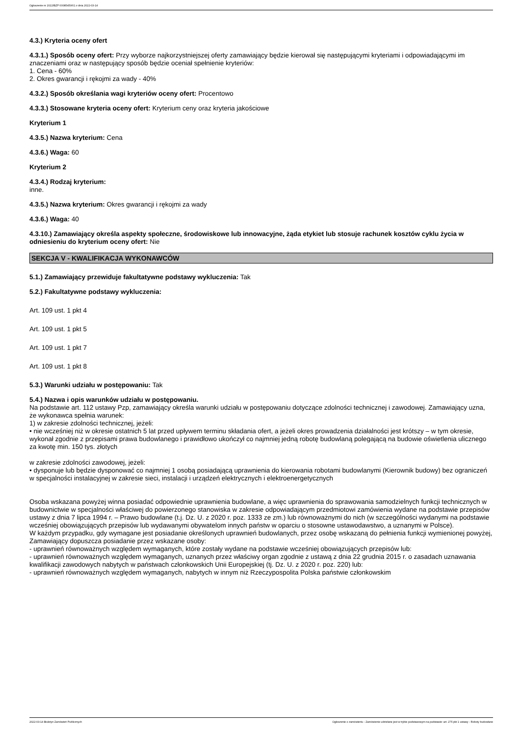Ogłoszenie nr 2022/BZP 00085450/01 z dnia 2022-03-14
4.3.) Kryteria oceny ofert
4.3.1.) Sposób oceny ofert: Przy wyborze najkorzystniejszej oferty zamawiający będzie kierował się następującymi kryteriami i odpowiadającymi im znaczeniami oraz w następujący sposób będzie oceniał spełnienie kryteriów:
1. Cena - 60%
2. Okres gwarancji i rękojmi za wady - 40%
4.3.2.) Sposób określania wagi kryteriów oceny ofert: Procentowo
4.3.3.) Stosowane kryteria oceny ofert: Kryterium ceny oraz kryteria jakościowe
Kryterium 1
4.3.5.) Nazwa kryterium: Cena
4.3.6.) Waga: 60
Kryterium 2
4.3.4.) Rodzaj kryterium:
inne.
4.3.5.) Nazwa kryterium: Okres gwarancji i rękojmi za wady
4.3.6.) Waga: 40
4.3.10.) Zamawiający określa aspekty społeczne, środowiskowe lub innowacyjne, żąda etykiet lub stosuje rachunek kosztów cyklu życia w odniesieniu do kryterium oceny ofert: Nie
SEKCJA V - KWALIFIKACJA WYKONAWCÓW
5.1.) Zamawiający przewiduje fakultatywne podstawy wykluczenia: Tak
5.2.) Fakultatywne podstawy wykluczenia:
Art. 109 ust. 1 pkt 4
Art. 109 ust. 1 pkt 5
Art. 109 ust. 1 pkt 7
Art. 109 ust. 1 pkt 8
5.3.) Warunki udziału w postępowaniu: Tak
5.4.) Nazwa i opis warunków udziału w postępowaniu.
Na podstawie art. 112 ustawy Pzp, zamawiający określa warunki udziału w postępowaniu dotyczące zdolności technicznej i zawodowej. Zamawiający uzna, że wykonawca spełnia warunek:
1) w zakresie zdolności technicznej, jeżeli:
• nie wcześniej niż w okresie ostatnich 5 lat przed upływem terminu składania ofert, a jeżeli okres prowadzenia działalności jest krótszy – w tym okresie, wykonał zgodnie z przepisami prawa budowlanego i prawidłowo ukończył co najmniej jedną robotę budowlaną polegającą na budowie oświetlenia ulicznego za kwotę min. 150 tys. złotych
w zakresie zdolności zawodowej, jeżeli:
• dysponuje lub będzie dysponować co najmniej 1 osobą posiadającą uprawnienia do kierowania robotami budowlanymi (Kierownik budowy) bez ograniczeń w specjalności instalacyjnej w zakresie sieci, instalacji i urządzeń elektrycznych i elektroenergetycznych
Osoba wskazana powyżej winna posiadać odpowiednie uprawnienia budowlane, a więc uprawnienia do sprawowania samodzielnych funkcji technicznych w budownictwie w specjalności właściwej do powierzonego stanowiska w zakresie odpowiadającym przedmiotowi zamówienia wydane na podstawie przepisów ustawy z dnia 7 lipca 1994 r. – Prawo budowlane (t.j. Dz. U. z 2020 r. poz. 1333 ze zm.) lub równoważnymi do nich (w szczególności wydanymi na podstawie wcześniej obowiązujących przepisów lub wydawanymi obywatelom innych państw w oparciu o stosowne ustawodawstwo, a uznanymi w Polsce).
W każdym przypadku, gdy wymagane jest posiadanie określonych uprawnień budowlanych, przez osobę wskazaną do pełnienia funkcji wymienionej powyżej, Zamawiający dopuszcza posiadanie przez wskazane osoby:
- uprawnień równoważnych względem wymaganych, które zostały wydane na podstawie wcześniej obowiązujących przepisów lub:
- uprawnień równoważnych względem wymaganych, uznanych przez właściwy organ zgodnie z ustawą z dnia 22 grudnia 2015 r. o zasadach uznawania kwalifikacji zawodowych nabytych w państwach członkowskich Unii Europejskiej (tj. Dz. U. z 2020 r. poz. 220) lub:
- uprawnień równoważnych względem wymaganych, nabytych w innym niż Rzeczypospolita Polska państwie członkowskim
2022-03-14 Biuletyn Zamówień Publicznych Ogłoszenie o zamówieniu - Zamówienie udzielane jest w trybie podstawowym na podstawie: art. 275 pkt 1 ustawy - Roboty budowlane